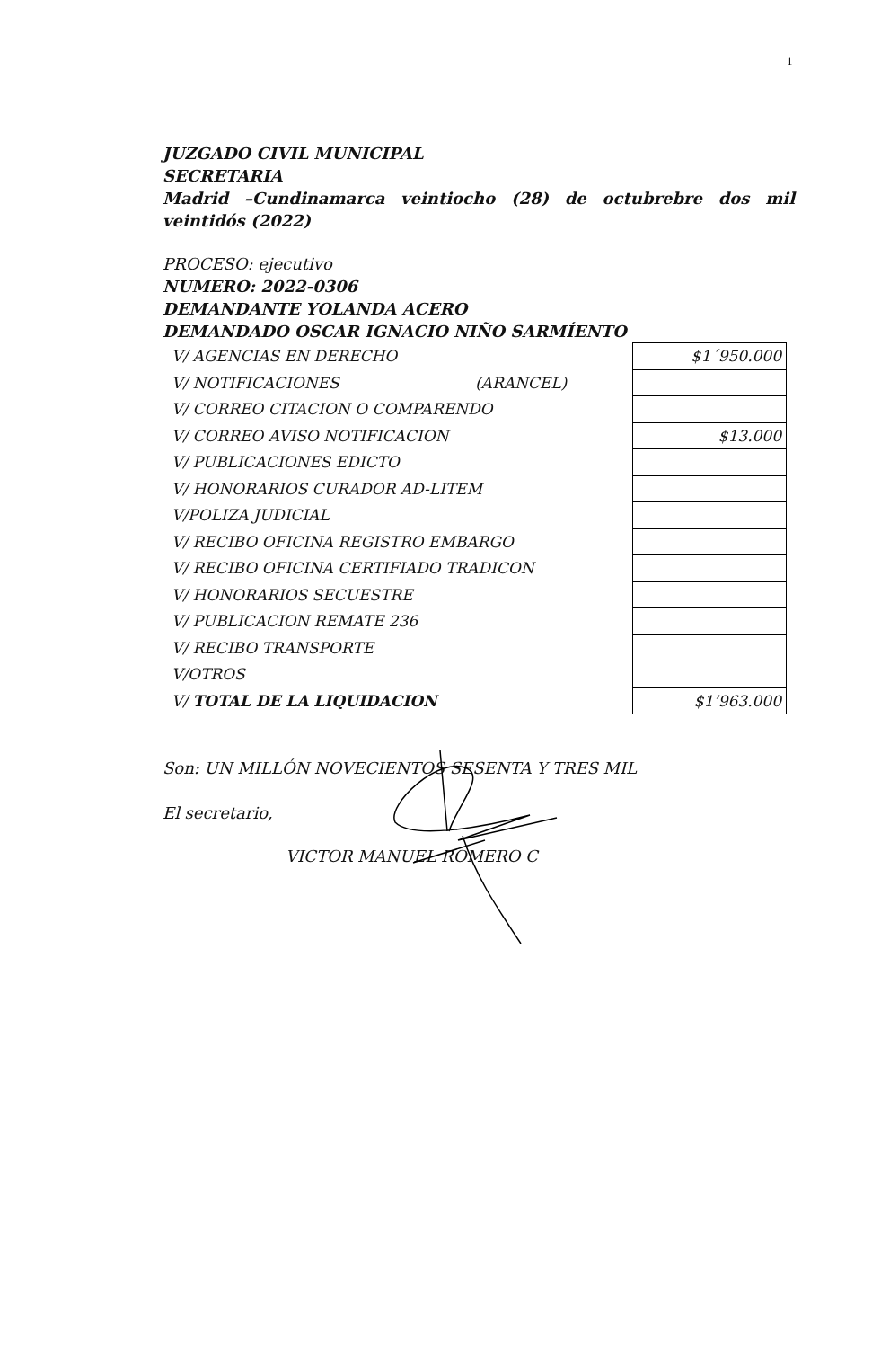1
JUZGADO CIVIL MUNICIPAL
SECRETARIA
Madrid –Cundinamarca veintiocho (28) de octubrebre dos mil veintidós (2022)
PROCESO: ejecutivo
NUMERO: 2022-0306
DEMANDANTE YOLANDA ACERO
DEMANDADO OSCAR IGNACIO NIÑO SARMÍENTO
| V/ AGENCIAS EN DERECHO | $1´950.000 |
| V/ NOTIFICACIONES (ARANCEL) | |
| V/ CORREO CITACION O COMPARENDO | |
| V/ CORREO AVISO NOTIFICACION | $13.000 |
| V/ PUBLICACIONES EDICTO | |
| V/ HONORARIOS CURADOR AD-LITEM | |
| V/POLIZA JUDICIAL | |
| V/ RECIBO OFICINA REGISTRO EMBARGO | |
| V/ RECIBO OFICINA CERTIFIADO TRADICON | |
| V/ HONORARIOS SECUESTRE | |
| V/ PUBLICACION REMATE 236 | |
| V/ RECIBO TRANSPORTE | |
| V/OTROS | |
| V/ TOTAL DE LA LIQUIDACION | $1’963.000 |
Son: UN MILLÓN NOVECIENTOS SESENTA Y TRES MIL
El secretario,
VICTOR MANUEL ROMERO C